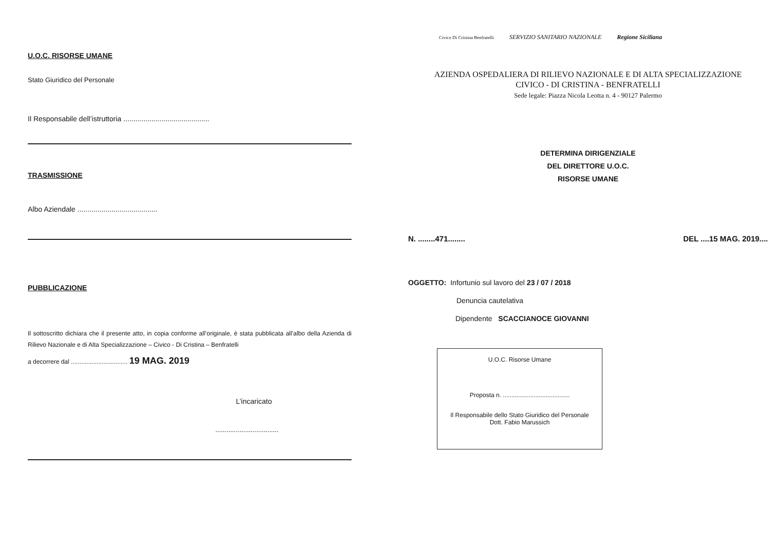U.O.C. RISORSE UMANE
Stato Giuridico del Personale
Il Responsabile dell’istruttoria ...........................................
TRASMISSIONE
Albo Aziendale ........................................
PUBBLICAZIONE
Il sottoscritto dichiara che il presente atto, in copia conforme all’originale, è stata pubblicata all’albo della Azienda di Rilievo Nazionale e di Alta Specializzazione – Civico - Di Cristina – Benfratelli
a decorrere dal ................................. 19 MAG. 2019
L’incaricato
..................................
Civico Di Cristina Benfratelli SERVIZIO SANITARIO NAZIONALE Regione Siciliana
AZIENDA OSPEDALIERA DI RILIEVO NAZIONALE E DI ALTA SPECIALIZZAZIONE
CIVICO - DI CRISTINA - BENFRATELLI
Sede legale: Piazza Nicola Leotta n. 4 - 90127 Palermo
DETERMINA DIRIGENZIALE
DEL DIRETTORE U.O.C.
RISORSE UMANE
N. ........471........ DEL ....15 MAG. 2019....
OGGETTO: Infortunio sul lavoro del 23 / 07 / 2018
Denuncia cautelativa
Dipendente SCACCIANOCE GIOVANNI
U.O.C. Risorse Umane
Proposta n. .......................................
Il Responsabile dello Stato Giuridico del Personale
Dott. Fabio Marussich